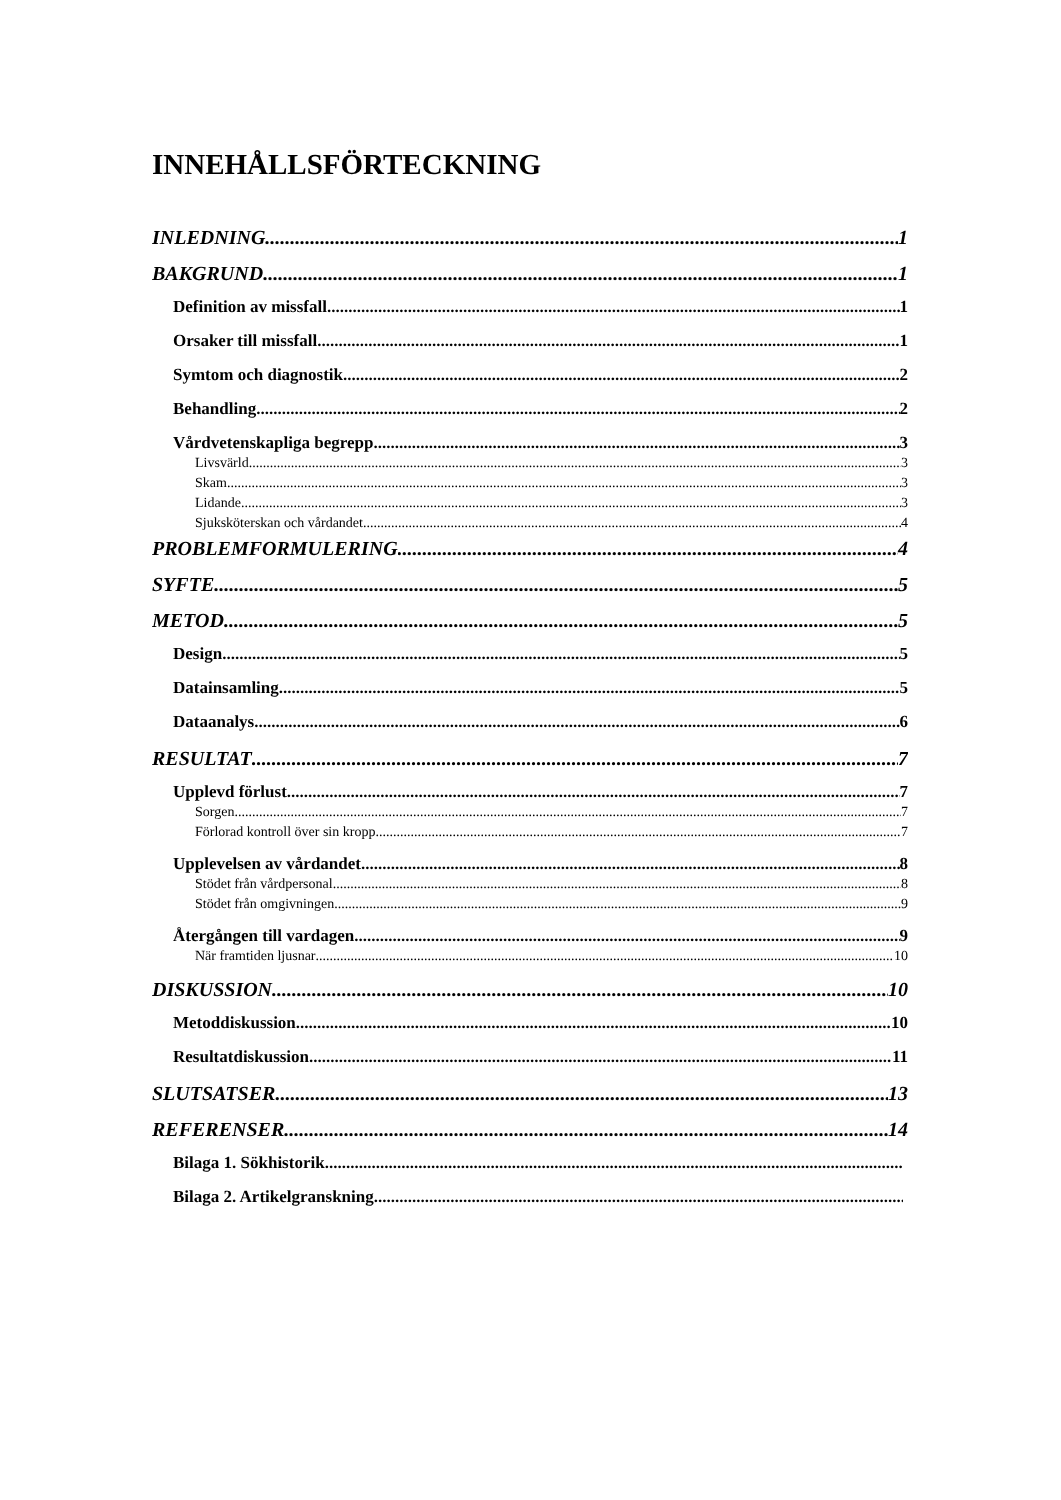INNEHÅLLSFÖRTECKNING
INLEDNING 1
BAKGRUND 1
Definition av missfall 1
Orsaker till missfall 1
Symtom och diagnostik 2
Behandling 2
Vårdvetenskapliga begrepp 3
Livsvärld 3
Skam 3
Lidande 3
Sjuksköterskan och vårdandet 4
PROBLEMFORMULERING 4
SYFTE 5
METOD 5
Design 5
Datainsamling 5
Dataanalys 6
RESULTAT 7
Upplevd förlust 7
Sorgen 7
Förlorad kontroll över sin kropp 7
Upplevelsen av vårdandet 8
Stödet från vårdpersonal 8
Stödet från omgivningen 9
Återgången till vardagen 9
När framtiden ljusnar 10
DISKUSSION 10
Metoddiskussion 10
Resultatdiskussion 11
SLUTSATSER 13
REFERENSER 14
Bilaga 1. Sökhistorik
Bilaga 2. Artikelgranskning